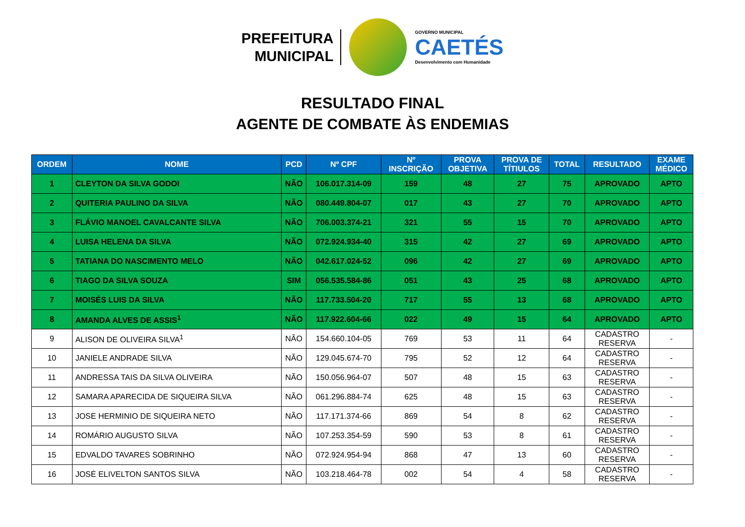PREFEITURA
MUNICIPAL
GOVERNO MUNICIPAL
CAETÉS
Desenvolvimento com Humanidade
RESULTADO FINAL
AGENTE DE COMBATE ÀS ENDEMIAS
| ORDEM | NOME | PCD | Nº CPF | Nº INSCRIÇÃO | PROVA OBJETIVA | PROVA DE TÍTIULOS | TOTAL | RESULTADO | EXAME MÉDICO |
| --- | --- | --- | --- | --- | --- | --- | --- | --- | --- |
| 1 | CLEYTON DA SILVA GODOI | NÃO | 106.017.314-09 | 159 | 48 | 27 | 75 | APROVADO | APTO |
| 2 | QUITERIA PAULINO DA SILVA | NÃO | 080.449.804-07 | 017 | 43 | 27 | 70 | APROVADO | APTO |
| 3 | FLÁVIO MANOEL CAVALCANTE SILVA | NÃO | 706.003.374-21 | 321 | 55 | 15 | 70 | APROVADO | APTO |
| 4 | LUISA HELENA DA SILVA | NÃO | 072.924.934-40 | 315 | 42 | 27 | 69 | APROVADO | APTO |
| 5 | TATIANA DO NASCIMENTO MELO | NÃO | 042.617.024-52 | 096 | 42 | 27 | 69 | APROVADO | APTO |
| 6 | TIAGO DA SILVA SOUZA | SIM | 056.535.584-86 | 051 | 43 | 25 | 68 | APROVADO | APTO |
| 7 | MOISÉS LUIS DA SILVA | NÃO | 117.733.504-20 | 717 | 55 | 13 | 68 | APROVADO | APTO |
| 8 | AMANDA ALVES DE ASSIS<sup>1</sup> | NÃO | 117.922.604-66 | 022 | 49 | 15 | 64 | APROVADO | APTO |
| 9 | ALISON DE OLIVEIRA SILVA<sup>1</sup> | NÃO | 154.660.104-05 | 769 | 53 | 11 | 64 | CADASTRO RESERVA | - |
| 10 | JANIELE ANDRADE SILVA | NÃO | 129.045.674-70 | 795 | 52 | 12 | 64 | CADASTRO RESERVA | - |
| 11 | ANDRESSA TAIS DA SILVA OLIVEIRA | NÃO | 150.056.964-07 | 507 | 48 | 15 | 63 | CADASTRO RESERVA | - |
| 12 | SAMARA APARECIDA DE SIQUEIRA SILVA | NÃO | 061.296.884-74 | 625 | 48 | 15 | 63 | CADASTRO RESERVA | - |
| 13 | JOSE HERMINIO DE SIQUEIRA NETO | NÃO | 117.171.374-66 | 869 | 54 | 8 | 62 | CADASTRO RESERVA | - |
| 14 | ROMÁRIO AUGUSTO SILVA | NÃO | 107.253.354-59 | 590 | 53 | 8 | 61 | CADASTRO RESERVA | - |
| 15 | EDVALDO TAVARES SOBRINHO | NÃO | 072.924.954-94 | 868 | 47 | 13 | 60 | CADASTRO RESERVA | - |
| 16 | JOSÉ ELIVELTON SANTOS SILVA | NÃO | 103.218.464-78 | 002 | 54 | 4 | 58 | CADASTRO RESERVA | - |